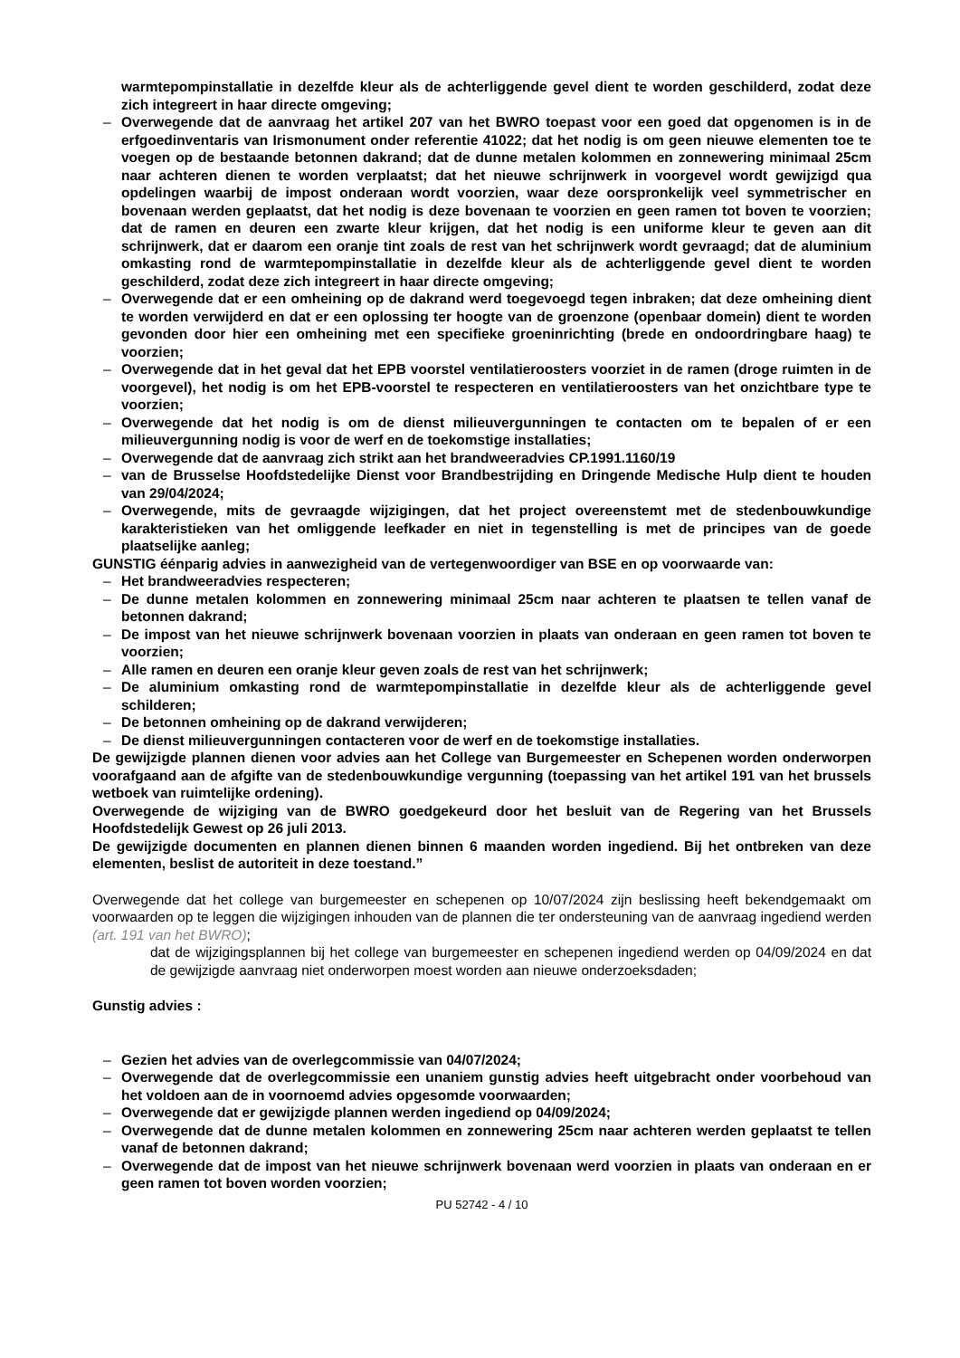warmtepompinstallatie in dezelfde kleur als de achterliggende gevel dient te worden geschilderd, zodat deze zich integreert in haar directe omgeving;
– Overwegende dat de aanvraag het artikel 207 van het BWRO toepast voor een goed dat opgenomen is in de erfgoedinventaris van Irismonument onder referentie 41022; dat het nodig is om geen nieuwe elementen toe te voegen op de bestaande betonnen dakrand; dat de dunne metalen kolommen en zonnewering minimaal 25cm naar achteren dienen te worden verplaatst; dat het nieuwe schrijnwerk in voorgevel wordt gewijzigd qua opdelingen waarbij de impost onderaan wordt voorzien, waar deze oorspronkelijk veel symmetrischer en bovenaan werden geplaatst, dat het nodig is deze bovenaan te voorzien en geen ramen tot boven te voorzien; dat de ramen en deuren een zwarte kleur krijgen, dat het nodig is een uniforme kleur te geven aan dit schrijnwerk, dat er daarom een oranje tint zoals de rest van het schrijnwerk wordt gevraagd; dat de aluminium omkasting rond de warmtepompinstallatie in dezelfde kleur als de achterliggende gevel dient te worden geschilderd, zodat deze zich integreert in haar directe omgeving;
– Overwegende dat er een omheining op de dakrand werd toegevoegd tegen inbraken; dat deze omheining dient te worden verwijderd en dat er een oplossing ter hoogte van de groenzone (openbaar domein) dient te worden gevonden door hier een omheining met een specifieke groeninrichting (brede en ondoordringbare haag) te voorzien;
– Overwegende dat in het geval dat het EPB voorstel ventilatieroosters voorziet in de ramen (droge ruimten in de voorgevel), het nodig is om het EPB-voorstel te respecteren en ventilatieroosters van het onzichtbare type te voorzien;
– Overwegende dat het nodig is om de dienst milieuvergunningen te contacten om te bepalen of er een milieuvergunning nodig is voor de werf en de toekomstige installaties;
– Overwegende dat de aanvraag zich strikt aan het brandweeradvies CP.1991.1160/19
– van de Brusselse Hoofdstedelijke Dienst voor Brandbestrijding en Dringende Medische Hulp dient te houden van 29/04/2024;
– Overwegende, mits de gevraagde wijzigingen, dat het project overeenstemt met de stedenbouwkundige karakteristieken van het omliggende leefkader en niet in tegenstelling is met de principes van de goede plaatselijke aanleg;
GUNSTIG éénparig advies in aanwezigheid van de vertegenwoordiger van BSE en op voorwaarde van:
– Het brandweeradvies respecteren;
– De dunne metalen kolommen en zonnewering minimaal 25cm naar achteren te plaatsen te tellen vanaf de betonnen dakrand;
– De impost van het nieuwe schrijnwerk bovenaan voorzien in plaats van onderaan en geen ramen tot boven te voorzien;
– Alle ramen en deuren een oranje kleur geven zoals de rest van het schrijnwerk;
– De aluminium omkasting rond de warmtepompinstallatie in dezelfde kleur als de achterliggende gevel schilderen;
– De betonnen omheining op de dakrand verwijderen;
– De dienst milieuvergunningen contacteren voor de werf en de toekomstige installaties.
De gewijzigde plannen dienen voor advies aan het College van Burgemeester en Schepenen worden onderworpen voorafgaand aan de afgifte van de stedenbouwkundige vergunning (toepassing van het artikel 191 van het brussels wetboek van ruimtelijke ordening).
Overwegende de wijziging van de BWRO goedgekeurd door het besluit van de Regering van het Brussels Hoofdstedelijk Gewest op 26 juli 2013.
De gewijzigde documenten en plannen dienen binnen 6 maanden worden ingediend. Bij het ontbreken van deze elementen, beslist de autoriteit in deze toestand.”
Overwegende dat het college van burgemeester en schepenen op 10/07/2024 zijn beslissing heeft bekendgemaakt om voorwaarden op te leggen die wijzigingen inhouden van de plannen die ter ondersteuning van de aanvraag ingediend werden (art. 191 van het BWRO);
dat de wijzigingsplannen bij het college van burgemeester en schepenen ingediend werden op 04/09/2024 en dat de gewijzigde aanvraag niet onderworpen moest worden aan nieuwe onderzoeksdaden;
Gunstig advies :
– Gezien het advies van de overlegcommissie van 04/07/2024;
– Overwegende dat de overlegcommissie een unaniem gunstig advies heeft uitgebracht onder voorbehoud van het voldoen aan de in voornoemd advies opgesomde voorwaarden;
– Overwegende dat er gewijzigde plannen werden ingediend op 04/09/2024;
– Overwegende dat de dunne metalen kolommen en zonnewering 25cm naar achteren werden geplaatst te tellen vanaf de betonnen dakrand;
– Overwegende dat de impost van het nieuwe schrijnwerk bovenaan werd voorzien in plaats van onderaan en er geen ramen tot boven worden voorzien;
PU 52742 - 4 / 10